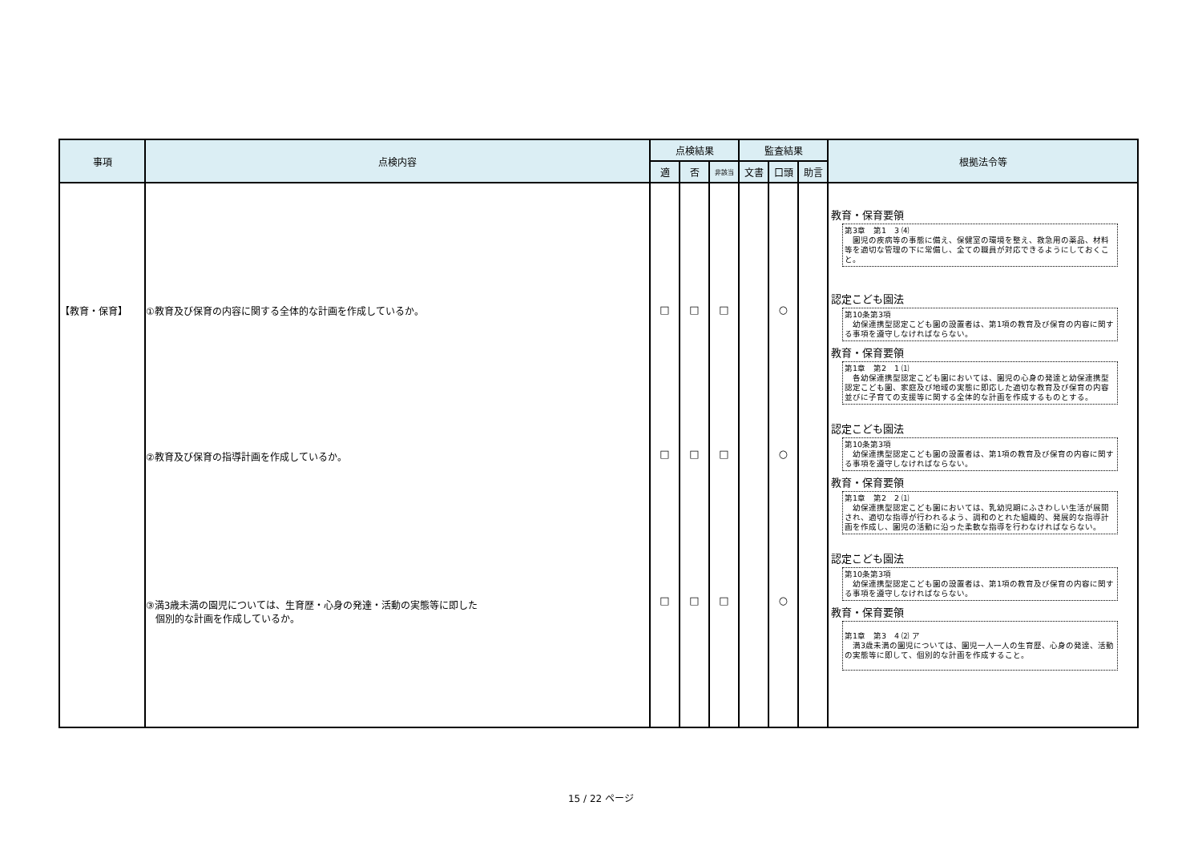| 事項 | 点検内容 | 点検結果 | | | 監査結果 | | | 根拠法令等 |
| --- | --- | --- | --- | --- | --- | --- | --- | --- |
| | | 適 | 否 | 非該当 | 文書 | 口頭 | 助言 | |
| 【教育・保育】 | ①教育及び保育の内容に関する全体的な計画を作成しているか。 ②教育及び保育の指導計画を作成しているか。 ③満3歳未満の園児については、生育歴・心身の発達・活動の実態等に即した 個別的な計画を作成しているか。 | □ □ □ | □ □ □ | □ □ □ | | ○ ○ ○ | | 教育・保育要領 第3章 第1 3 ⑷ 園児の疾病等の事態に備え、保健室の環境を整え、救急用の薬品、材料等を適切な管理の下に常備し、全ての職員が対応できるようにしておくこと。 認定こども園法 第10条第3項 幼保連携型認定こども園の設置者は、第1項の教育及び保育の内容に関する事項を遵守しなければならない。 教育・保育要領 第1章 第2 1 ⑴ 各幼保連携型認定こども園においては、園児の心身の発達と幼保連携型認定こども園、家庭及び地域の実態に即応した適切な教育及び保育の内容並びに子育ての支援等に関する全体的な計画を作成するものとする。 認定こども園法 第10条第3項 幼保連携型認定こども園の設置者は、第1項の教育及び保育の内容に関する事項を遵守しなければならない。 教育・保育要領 第1章 第2 2 ⑴ 幼保連携型認定こども園においては、乳幼児期にふさわしい生活が展開され、適切な指導が行われるよう、調和のとれた組織的、発展的な指導計画を作成し、園児の活動に沿った柔軟な指導を行わなければならない。 認定こども園法 第10条第3項 幼保連携型認定こども園の設置者は、第1項の教育及び保育の内容に関する事項を遵守しなければならない。 教育・保育要領 第1章 第3 4 ⑵ ア 満3歳未満の園児については、園児一人一人の生育歴、心身の発達、活動の実態等に即して、個別的な計画を作成すること。 |
15 / 22 ページ